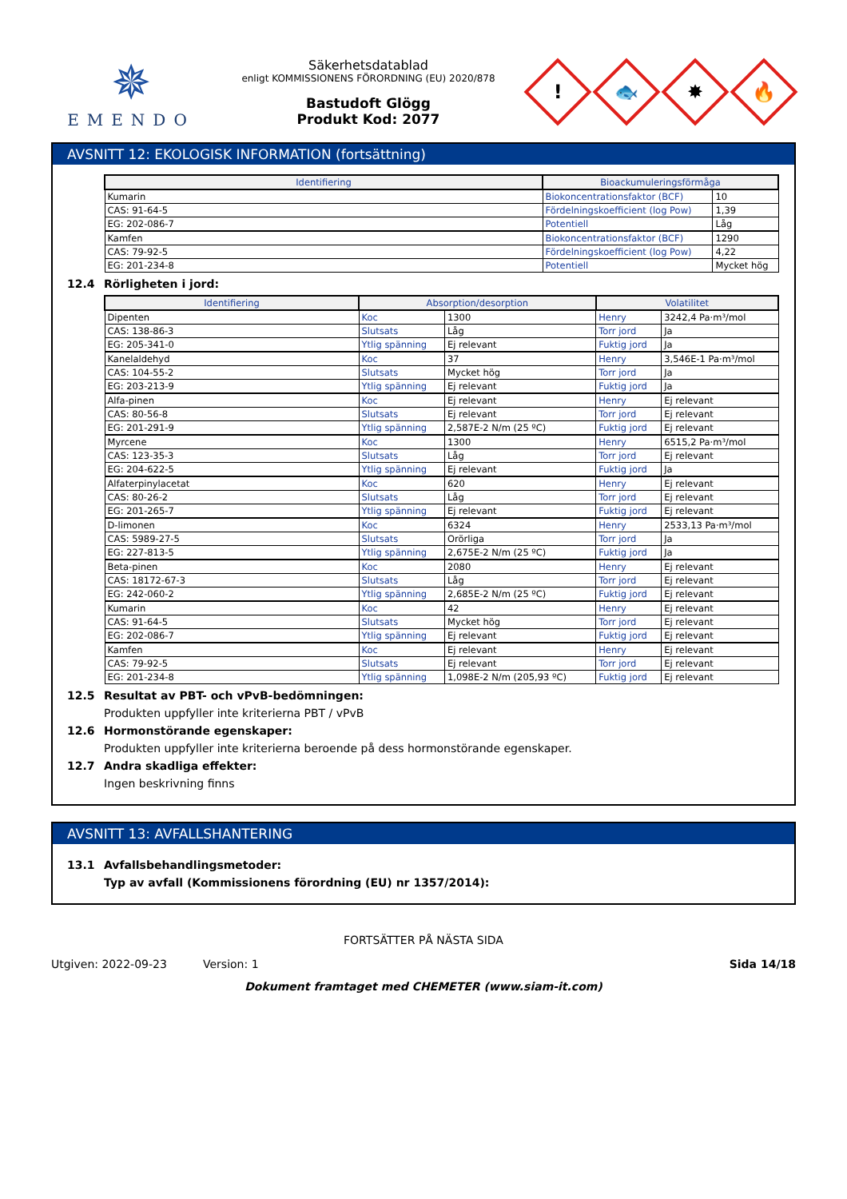✵
EMENDO
Säkerhetsdatablad
enligt KOMMISSIONENS FÖRORDNING (EU) 2020/878
Bastudoft Glögg
Produkt Kod: 2077
!
🐟
✸
🔥
AVSNITT 12: EKOLOGISK INFORMATION (fortsättning)
| Identifiering | Bioackumuleringsförmåga | |
| --- | --- | --- |
| Kumarin | Biokoncentrationsfaktor (BCF) | 10 |
| CAS: 91-64-5 | Fördelningskoefficient (log Pow) | 1,39 |
| EG: 202-086-7 | Potentiell | Låg |
| Kamfen | Biokoncentrationsfaktor (BCF) | 1290 |
| CAS: 79-92-5 | Fördelningskoefficient (log Pow) | 4,22 |
| EG: 201-234-8 | Potentiell | Mycket hög |
12.4 Rörligheten i jord:
| Identifiering | Absorption/desorption | | Volatilitet | |
| --- | --- | --- | --- | --- |
| Dipenten | Koc | 1300 | Henry | 3242,4 Pa·m³/mol |
| CAS: 138-86-3 | Slutsats | Låg | Torr jord | Ja |
| EG: 205-341-0 | Ytlig spänning | Ej relevant | Fuktig jord | Ja |
| Kanelaldehyd | Koc | 37 | Henry | 3,546E-1 Pa·m³/mol |
| CAS: 104-55-2 | Slutsats | Mycket hög | Torr jord | Ja |
| EG: 203-213-9 | Ytlig spänning | Ej relevant | Fuktig jord | Ja |
| Alfa-pinen | Koc | Ej relevant | Henry | Ej relevant |
| CAS: 80-56-8 | Slutsats | Ej relevant | Torr jord | Ej relevant |
| EG: 201-291-9 | Ytlig spänning | 2,587E-2 N/m (25 ºC) | Fuktig jord | Ej relevant |
| Myrcene | Koc | 1300 | Henry | 6515,2 Pa·m³/mol |
| CAS: 123-35-3 | Slutsats | Låg | Torr jord | Ej relevant |
| EG: 204-622-5 | Ytlig spänning | Ej relevant | Fuktig jord | Ja |
| Alfaterpinylacetat | Koc | 620 | Henry | Ej relevant |
| CAS: 80-26-2 | Slutsats | Låg | Torr jord | Ej relevant |
| EG: 201-265-7 | Ytlig spänning | Ej relevant | Fuktig jord | Ej relevant |
| D-limonen | Koc | 6324 | Henry | 2533,13 Pa·m³/mol |
| CAS: 5989-27-5 | Slutsats | Orörliga | Torr jord | Ja |
| EG: 227-813-5 | Ytlig spänning | 2,675E-2 N/m (25 ºC) | Fuktig jord | Ja |
| Beta-pinen | Koc | 2080 | Henry | Ej relevant |
| CAS: 18172-67-3 | Slutsats | Låg | Torr jord | Ej relevant |
| EG: 242-060-2 | Ytlig spänning | 2,685E-2 N/m (25 ºC) | Fuktig jord | Ej relevant |
| Kumarin | Koc | 42 | Henry | Ej relevant |
| CAS: 91-64-5 | Slutsats | Mycket hög | Torr jord | Ej relevant |
| EG: 202-086-7 | Ytlig spänning | Ej relevant | Fuktig jord | Ej relevant |
| Kamfen | Koc | Ej relevant | Henry | Ej relevant |
| CAS: 79-92-5 | Slutsats | Ej relevant | Torr jord | Ej relevant |
| EG: 201-234-8 | Ytlig spänning | 1,098E-2 N/m (205,93 ºC) | Fuktig jord | Ej relevant |
12.5 Resultat av PBT- och vPvB-bedömningen:
Produkten uppfyller inte kriterierna PBT / vPvB
12.6 Hormonstörande egenskaper:
Produkten uppfyller inte kriterierna beroende på dess hormonstörande egenskaper.
12.7 Andra skadliga effekter:
Ingen beskrivning finns
AVSNITT 13: AVFALLSHANTERING
13.1 Avfallsbehandlingsmetoder:
Typ av avfall (Kommissionens förordning (EU) nr 1357/2014):
FORTSÄTTER PÅ NÄSTA SIDA
Utgiven: 2022-09-23 Version: 1 Sida 14/18
Dokument framtaget med CHEMETER (www.siam-it.com)